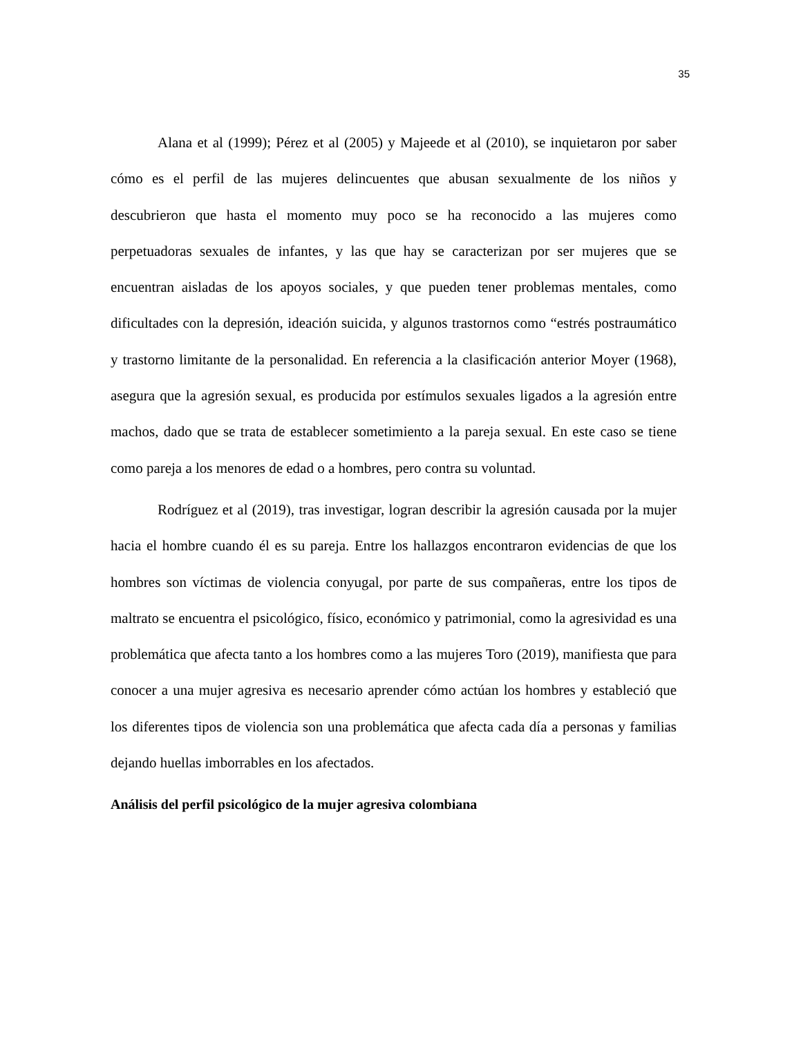35
Alana et al (1999); Pérez et al (2005) y Majeede et al (2010), se inquietaron por saber cómo es el perfil de las mujeres delincuentes que abusan sexualmente de los niños y descubrieron que hasta el momento muy poco se ha reconocido a las mujeres como perpetuadoras sexuales de infantes, y las que hay se caracterizan por ser mujeres que se encuentran aisladas de los apoyos sociales, y que pueden tener problemas mentales, como dificultades con la depresión, ideación suicida, y algunos trastornos como “estrés postraumático y trastorno limitante de la personalidad. En referencia a la clasificación anterior Moyer (1968), asegura que la agresión sexual, es producida por estímulos sexuales ligados a la agresión entre machos, dado que se trata de establecer sometimiento a la pareja sexual. En este caso se tiene como pareja a los menores de edad o a hombres, pero contra su voluntad.
Rodríguez et al (2019), tras investigar, logran describir la agresión causada por la mujer hacia el hombre cuando él es su pareja. Entre los hallazgos encontraron evidencias de que los hombres son víctimas de violencia conyugal, por parte de sus compañeras, entre los tipos de maltrato se encuentra el psicológico, físico, económico y patrimonial, como la agresividad es una problemática que afecta tanto a los hombres como a las mujeres Toro (2019), manifiesta que para conocer a una mujer agresiva es necesario aprender cómo actúan los hombres y estableció que los diferentes tipos de violencia son una problemática que afecta cada día a personas y familias dejando huellas imborrables en los afectados.
Análisis del perfil psicológico de la mujer agresiva colombiana